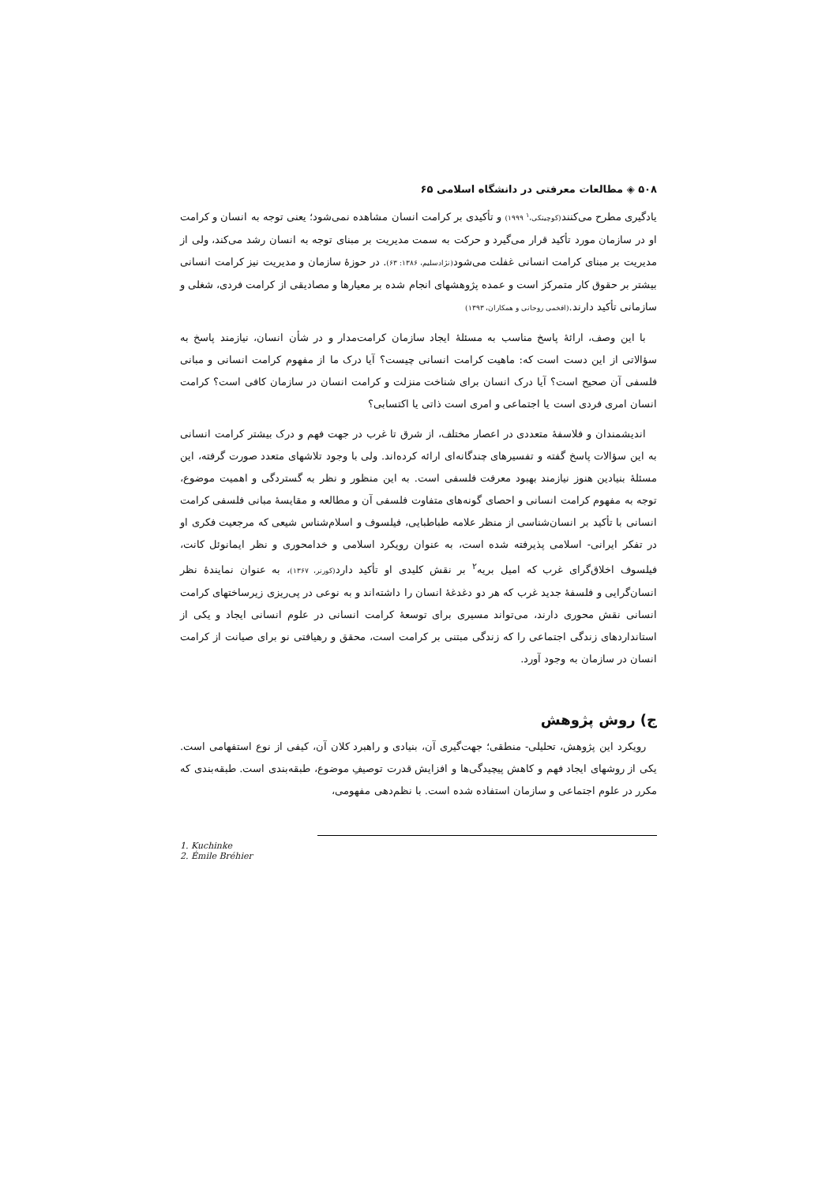۵۰۸ ◈ مطالعات معرفتی در دانشگاه اسلامی ۶۵
یادگیری مطرح می‌کنند(کوچینکی،<sup>۱</sup> ۱۹۹۹) و تأکیدی بر کرامت انسان مشاهده نمی‌شود؛ یعنی توجه به انسان و کرامت او در سازمان مورد تأکید قرار می‌گیرد و حرکت به سمت مدیریت بر مبنای توجه به انسان رشد می‌کند، ولی از مدیریت بر مبنای کرامت انسانی غفلت می‌شود(نژادسلیم، ۱۳۸۶: ۶۳). در حوزهٔ سازمان و مدیریت نیز کرامت انسانی بیشتر بر حقوق کار متمرکز است و عمده پژوهشهای انجام شده بر معیارها و مصادیقی از کرامت فردی، شغلی و سازمانی تأکید دارند.(افخمی روحانی و همکاران، ۱۳۹۳)
با این وصف، ارائهٔ پاسخ مناسب به مسئلهٔ ایجاد سازمان کرامت‌مدار و در شأن انسان، نیازمند پاسخ به سؤالاتی از این دست است که: ماهیت کرامت انسانی چیست؟ آیا درک ما از مفهوم کرامت انسانی و مبانی فلسفی آن صحیح است؟ آیا درک انسان برای شناخت منزلت و کرامت انسان در سازمان کافی است؟ کرامت انسان امری فردی است یا اجتماعی و امری است ذاتی یا اکتسابی؟
اندیشمندان و فلاسفهٔ متعددی در اعصار مختلف، از شرق تا غرب در جهت فهم و درک بیشتر کرامت انسانی به این سؤالات پاسخ گفته و تفسیرهای چندگانه‌ای ارائه کرده‌اند. ولی با وجود تلاشهای متعدد صورت گرفته، این مسئلهٔ بنیادین هنوز نیازمند بهبود معرفت فلسفی است. به این منظور و نظر به گستردگی و اهمیت موضوع، توجه به مفهوم کرامت انسانی و احصای گونه‌های متفاوت فلسفی آن و مطالعه و مقایسهٔ مبانی فلسفی کرامت انسانی با تأکید بر انسان‌شناسی از منظر علامه طباطبایی، فیلسوف و اسلام‌شناس شیعی که مرجعیت فکری او در تفکر ایرانی- اسلامی پذیرفته شده است، به عنوان رویکرد اسلامی و خدامحوری و نظر ایمانوئل کانت، فیلسوف اخلاق‌گرای غرب که امیل بریه<sup>۲</sup> بر نقش کلیدی او تأکید دارد(کورنر، ۱۳۶۷)، به عنوان نمایندهٔ نظر انسان‌گرایی و فلسفهٔ جدید غرب که هر دو دغدغهٔ انسان را داشته‌اند و به نوعی در پی‌ریزی زیرساختهای کرامت انسانی نقش محوری دارند، می‌تواند مسیری برای توسعهٔ کرامت انسانی در علوم انسانی ایجاد و یکی از استانداردهای زندگی اجتماعی را که زندگی مبتنی بر کرامت است، محقق و رهیافتی نو برای صیانت از کرامت انسان در سازمان به وجود آورد.
ج) روش پژوهش
رویکرد این پژوهش، تحلیلی- منطقی؛ جهت‌گیری آن، بنیادی و راهبرد کلان آن، کیفی از نوع استفهامی است. یکی از روشهای ایجاد فهم و کاهش پیچیدگی‌ها و افزایش قدرت توصیفِ موضوع، طبقه‌بندی است. طبقه‌بندی که مکرر در علوم اجتماعی و سازمان استفاده شده است. با نظم‌دهی مفهومی،
1. Kuchinke
2. Émile Bréhier